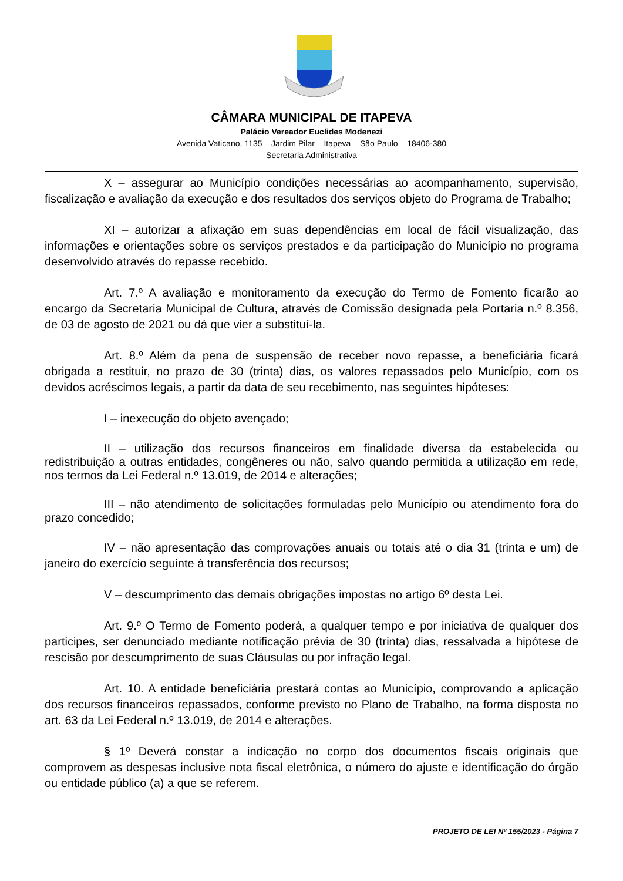CÂMARA MUNICIPAL DE ITAPEVA
Palácio Vereador Euclides Modenezi
Avenida Vaticano, 1135 – Jardim Pilar – Itapeva – São Paulo – 18406-380
Secretaria Administrativa
X – assegurar ao Município condições necessárias ao acompanhamento, supervisão, fiscalização e avaliação da execução e dos resultados dos serviços objeto do Programa de Trabalho;
XI – autorizar a afixação em suas dependências em local de fácil visualização, das informações e orientações sobre os serviços prestados e da participação do Município no programa desenvolvido através do repasse recebido.
Art. 7.º A avaliação e monitoramento da execução do Termo de Fomento ficarão ao encargo da Secretaria Municipal de Cultura, através de Comissão designada pela Portaria n.º 8.356, de 03 de agosto de 2021 ou dá que vier a substituí-la.
Art. 8.º Além da pena de suspensão de receber novo repasse, a beneficiária ficará obrigada a restituir, no prazo de 30 (trinta) dias, os valores repassados pelo Município, com os devidos acréscimos legais, a partir da data de seu recebimento, nas seguintes hipóteses:
I – inexecução do objeto avençado;
II – utilização dos recursos financeiros em finalidade diversa da estabelecida ou redistribuição a outras entidades, congêneres ou não, salvo quando permitida a utilização em rede, nos termos da Lei Federal n.º 13.019, de 2014 e alterações;
III – não atendimento de solicitações formuladas pelo Município ou atendimento fora do prazo concedido;
IV – não apresentação das comprovações anuais ou totais até o dia 31 (trinta e um) de janeiro do exercício seguinte à transferência dos recursos;
V – descumprimento das demais obrigações impostas no artigo 6º desta Lei.
Art. 9.º O Termo de Fomento poderá, a qualquer tempo e por iniciativa de qualquer dos participes, ser denunciado mediante notificação prévia de 30 (trinta) dias, ressalvada a hipótese de rescisão por descumprimento de suas Cláusulas ou por infração legal.
Art. 10. A entidade beneficiária prestará contas ao Município, comprovando a aplicação dos recursos financeiros repassados, conforme previsto no Plano de Trabalho, na forma disposta no art. 63 da Lei Federal n.º 13.019, de 2014 e alterações.
§ 1º Deverá constar a indicação no corpo dos documentos fiscais originais que comprovem as despesas inclusive nota fiscal eletrônica, o número do ajuste e identificação do órgão ou entidade público (a) a que se referem.
PROJETO DE LEI Nº 155/2023 - Página 7